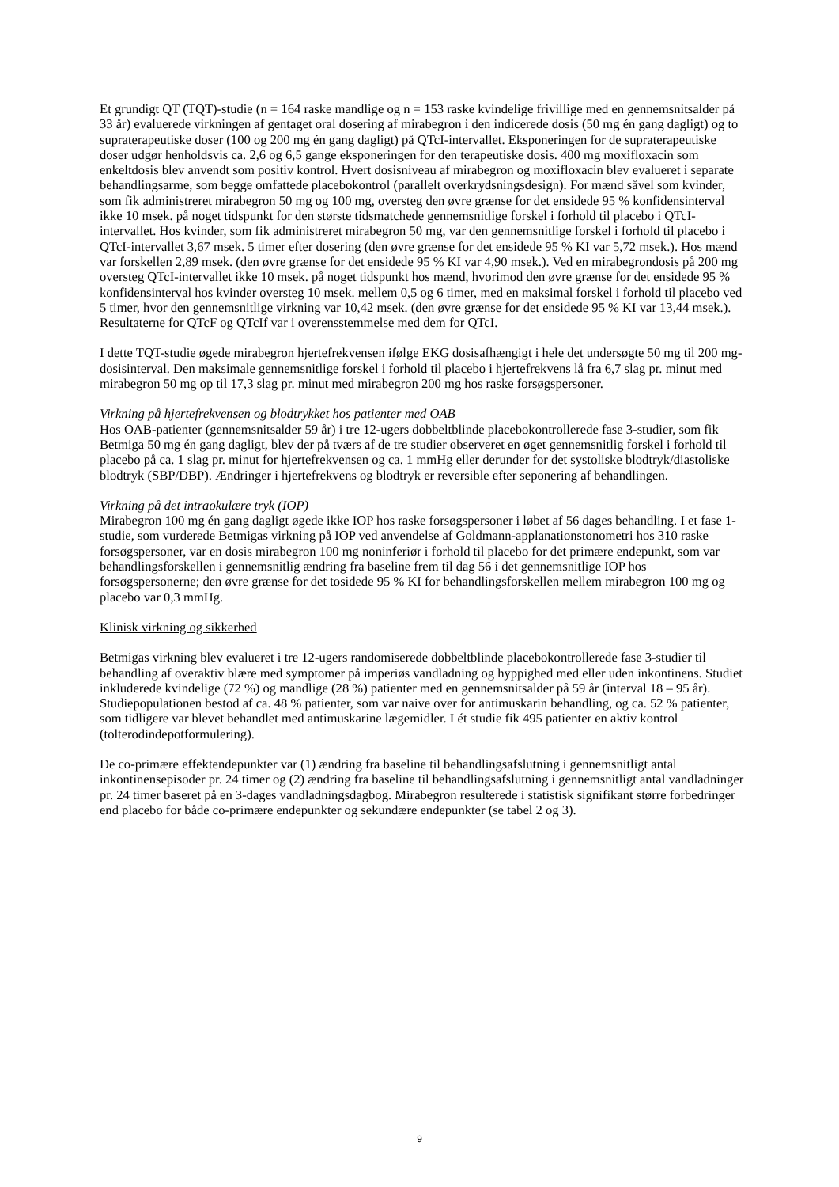Et grundigt QT (TQT)-studie (n = 164 raske mandlige og n = 153 raske kvindelige frivillige med en gennemsnitsalder på 33 år) evaluerede virkningen af gentaget oral dosering af mirabegron i den indicerede dosis (50 mg én gang dagligt) og to supraterapeutiske doser (100 og 200 mg én gang dagligt) på QTcI-intervallet. Eksponeringen for de supraterapeutiske doser udgør henholdsvis ca. 2,6 og 6,5 gange eksponeringen for den terapeutiske dosis. 400 mg moxifloxacin som enkeltdosis blev anvendt som positiv kontrol. Hvert dosisniveau af mirabegron og moxifloxacin blev evalueret i separate behandlingsarme, som begge omfattede placebokontrol (parallelt overkrydsningsdesign). For mænd såvel som kvinder, som fik administreret mirabegron 50 mg og 100 mg, oversteg den øvre grænse for det ensidede 95 % konfidensinterval ikke 10 msek. på noget tidspunkt for den største tidsmatchede gennemsnitlige forskel i forhold til placebo i QTcI-intervallet. Hos kvinder, som fik administreret mirabegron 50 mg, var den gennemsnitlige forskel i forhold til placebo i QTcI-intervallet 3,67 msek. 5 timer efter dosering (den øvre grænse for det ensidede 95 % KI var 5,72 msek.). Hos mænd var forskellen 2,89 msek. (den øvre grænse for det ensidede 95 % KI var 4,90 msek.). Ved en mirabegrondosis på 200 mg oversteg QTcI-intervallet ikke 10 msek. på noget tidspunkt hos mænd, hvorimod den øvre grænse for det ensidede 95 % konfidensinterval hos kvinder oversteg 10 msek. mellem 0,5 og 6 timer, med en maksimal forskel i forhold til placebo ved 5 timer, hvor den gennemsnitlige virkning var 10,42 msek. (den øvre grænse for det ensidede 95 % KI var 13,44 msek.). Resultaterne for QTcF og QTcIf var i overensstemmelse med dem for QTcI.
I dette TQT-studie øgede mirabegron hjertefrekvensen ifølge EKG dosisafhængigt i hele det undersøgte 50 mg til 200 mg-dosisinterval. Den maksimale gennemsnitlige forskel i forhold til placebo i hjertefrekvens lå fra 6,7 slag pr. minut med mirabegron 50 mg op til 17,3 slag pr. minut med mirabegron 200 mg hos raske forsøgspersoner.
Virkning på hjertefrekvensen og blodtrykket hos patienter med OAB
Hos OAB-patienter (gennemsnitsalder 59 år) i tre 12-ugers dobbeltblinde placebokontrollerede fase 3-studier, som fik Betmiga 50 mg én gang dagligt, blev der på tværs af de tre studier observeret en øget gennemsnitlig forskel i forhold til placebo på ca. 1 slag pr. minut for hjertefrekvensen og ca. 1 mmHg eller derunder for det systoliske blodtryk/diastoliske blodtryk (SBP/DBP). Ændringer i hjertefrekvens og blodtryk er reversible efter seponering af behandlingen.
Virkning på det intraokulære tryk (IOP)
Mirabegron 100 mg én gang dagligt øgede ikke IOP hos raske forsøgspersoner i løbet af 56 dages behandling. I et fase 1-studie, som vurderede Betmigas virkning på IOP ved anvendelse af Goldmann-applanationstonometri hos 310 raske forsøgspersoner, var en dosis mirabegron 100 mg noninferiør i forhold til placebo for det primære endepunkt, som var behandlingsforskellen i gennemsnitlig ændring fra baseline frem til dag 56 i det gennemsnitlige IOP hos forsøgspersonerne; den øvre grænse for det tosidede 95 % KI for behandlingsforskellen mellem mirabegron 100 mg og placebo var 0,3 mmHg.
Klinisk virkning og sikkerhed
Betmigas virkning blev evalueret i tre 12-ugers randomiserede dobbeltblinde placebokontrollerede fase 3-studier til behandling af overaktiv blære med symptomer på imperiøs vandladning og hyppighed med eller uden inkontinens. Studiet inkluderede kvindelige (72 %) og mandlige (28 %) patienter med en gennemsnitsalder på 59 år (interval 18 – 95 år). Studiepopulationen bestod af ca. 48 % patienter, som var naive over for antimuskarin behandling, og ca. 52 % patienter, som tidligere var blevet behandlet med antimuskarine lægemidler. I ét studie fik 495 patienter en aktiv kontrol (tolterodindepotformulering).
De co-primære effektendepunkter var (1) ændring fra baseline til behandlingsafslutning i gennemsnitligt antal inkontinensepisoder pr. 24 timer og (2) ændring fra baseline til behandlingsafslutning i gennemsnitligt antal vandladninger pr. 24 timer baseret på en 3-dages vandladningsdagbog. Mirabegron resulterede i statistisk signifikant større forbedringer end placebo for både co-primære endepunkter og sekundære endepunkter (se tabel 2 og 3).
9